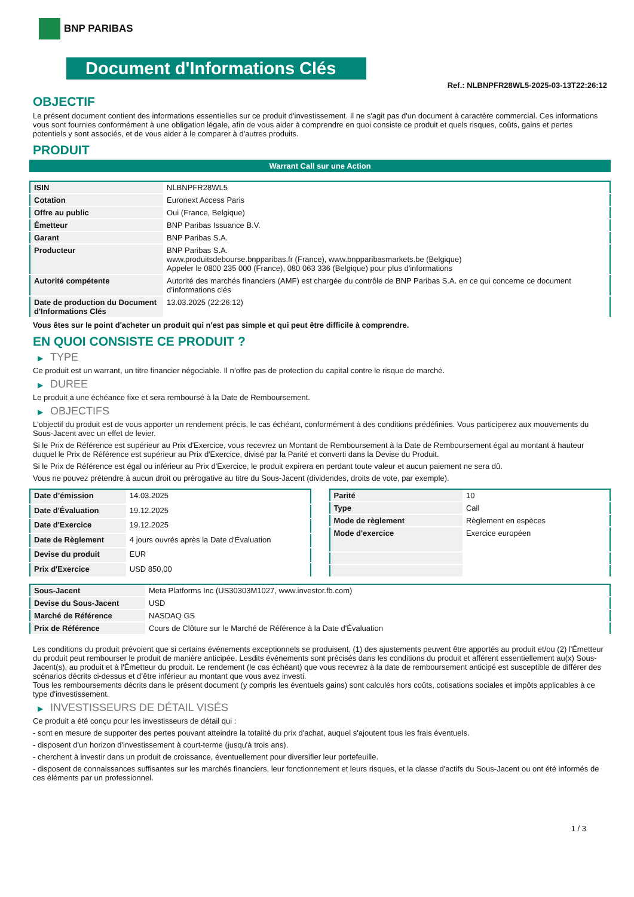BNP PARIBAS
Document d'Informations Clés
Ref.: NLBNPFR28WL5-2025-03-13T22:26:12
OBJECTIF
Le présent document contient des informations essentielles sur ce produit d'investissement. Il ne s'agit pas d'un document à caractère commercial. Ces informations vous sont fournies conformément à une obligation légale, afin de vous aider à comprendre en quoi consiste ce produit et quels risques, coûts, gains et pertes potentiels y sont associés, et de vous aider à le comparer à d'autres produits.
PRODUIT
Warrant Call sur une Action
| ISIN | NLBNPFR28WL5 |
| Cotation | Euronext Access Paris |
| Offre au public | Oui (France, Belgique) |
| Émetteur | BNP Paribas Issuance B.V. |
| Garant | BNP Paribas S.A. |
| Producteur | BNP Paribas S.A. www.produitsdebourse.bnpparibas.fr (France), www.bnpparibasmarkets.be (Belgique) Appeler le 0800 235 000 (France), 080 063 336 (Belgique) pour plus d'informations |
| Autorité compétente | Autorité des marchés financiers (AMF) est chargée du contrôle de BNP Paribas S.A. en ce qui concerne ce document d’informations clés |
| Date de production du Document d'Informations Clés | 13.03.2025 (22:26:12) |
Vous êtes sur le point d'acheter un produit qui n'est pas simple et qui peut être difficile à comprendre.
EN QUOI CONSISTE CE PRODUIT ?
▶ TYPE
Ce produit est un warrant, un titre financier négociable. Il n’offre pas de protection du capital contre le risque de marché.
▶ DUREE
Le produit a une échéance fixe et sera remboursé à la Date de Remboursement.
▶ OBJECTIFS
L'objectif du produit est de vous apporter un rendement précis, le cas échéant, conformément à des conditions prédéfinies. Vous participerez aux mouvements du Sous-Jacent avec un effet de levier.
Si le Prix de Référence est supérieur au Prix d'Exercice, vous recevrez un Montant de Remboursement à la Date de Remboursement égal au montant à hauteur duquel le Prix de Référence est supérieur au Prix d'Exercice, divisé par la Parité et converti dans la Devise du Produit.
Si le Prix de Référence est égal ou inférieur au Prix d'Exercice, le produit expirera en perdant toute valeur et aucun paiement ne sera dû.
Vous ne pouvez prétendre à aucun droit ou prérogative au titre du Sous-Jacent (dividendes, droits de vote, par exemple).
| Date d’émission | 14.03.2025 |
| Date d'Évaluation | 19.12.2025 |
| Date d'Exercice | 19.12.2025 |
| Date de Règlement | 4 jours ouvrés après la Date d'Évaluation |
| Devise du produit | EUR |
| Prix d'Exercice | USD 850,00 |
| Parité | 10 |
| Type | Call |
| Mode de règlement | Règlement en espèces |
| Mode d'exercice | Exercice européen |
| Sous-Jacent | Meta Platforms Inc (US30303M1027, www.investor.fb.com) |
| Devise du Sous-Jacent | USD |
| Marché de Référence | NASDAQ GS |
| Prix de Référence | Cours de Clôture sur le Marché de Référence à la Date d'Évaluation |
Les conditions du produit prévoient que si certains événements exceptionnels se produisent, (1) des ajustements peuvent être apportés au produit et/ou (2) l'Émetteur du produit peut rembourser le produit de manière anticipée. Lesdits événements sont précisés dans les conditions du produit et afférent essentiellement au(x) Sous-Jacent(s), au produit et à l'Émetteur du produit. Le rendement (le cas échéant) que vous recevrez à la date de remboursement anticipé est susceptible de différer des scénarios décrits ci-dessus et d’être inférieur au montant que vous avez investi.
Tous les remboursements décrits dans le présent document (y compris les éventuels gains) sont calculés hors coûts, cotisations sociales et impôts applicables à ce type d'investissement.
▶ INVESTISSEURS DE DÉTAIL VISÉS
Ce produit a été conçu pour les investisseurs de détail qui :
- sont en mesure de supporter des pertes pouvant atteindre la totalité du prix d'achat, auquel s'ajoutent tous les frais éventuels.
- disposent d'un horizon d'investissement à court-terme (jusqu'à trois ans).
- cherchent à investir dans un produit de croissance, éventuellement pour diversifier leur portefeuille.
- disposent de connaissances suffisantes sur les marchés financiers, leur fonctionnement et leurs risques, et la classe d'actifs du Sous-Jacent ou ont été informés de ces éléments par un professionnel.
1 / 3